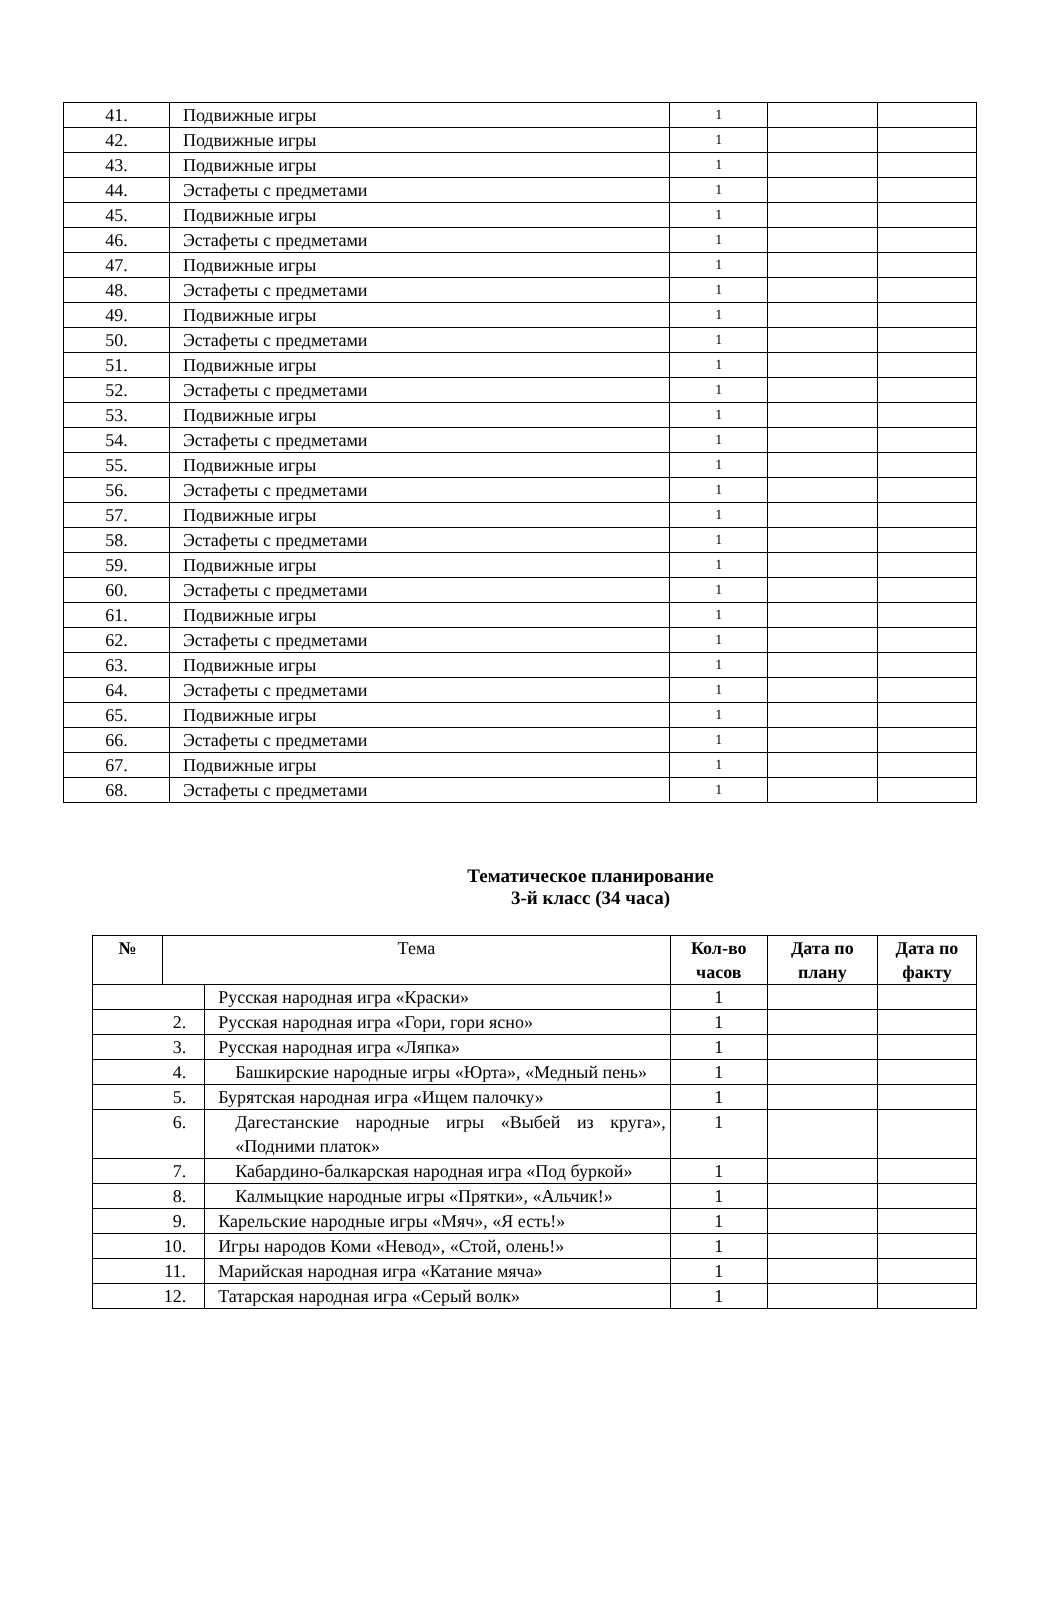| 41. | Подвижные игры | 1 | | |
| 42. | Подвижные игры | 1 | | |
| 43. | Подвижные игры | 1 | | |
| 44. | Эстафеты с предметами | 1 | | |
| 45. | Подвижные игры | 1 | | |
| 46. | Эстафеты с предметами | 1 | | |
| 47. | Подвижные игры | 1 | | |
| 48. | Эстафеты с предметами | 1 | | |
| 49. | Подвижные игры | 1 | | |
| 50. | Эстафеты с предметами | 1 | | |
| 51. | Подвижные игры | 1 | | |
| 52. | Эстафеты с предметами | 1 | | |
| 53. | Подвижные игры | 1 | | |
| 54. | Эстафеты с предметами | 1 | | |
| 55. | Подвижные игры | 1 | | |
| 56. | Эстафеты с предметами | 1 | | |
| 57. | Подвижные игры | 1 | | |
| 58. | Эстафеты с предметами | 1 | | |
| 59. | Подвижные игры | 1 | | |
| 60. | Эстафеты с предметами | 1 | | |
| 61. | Подвижные игры | 1 | | |
| 62. | Эстафеты с предметами | 1 | | |
| 63. | Подвижные игры | 1 | | |
| 64. | Эстафеты с предметами | 1 | | |
| 65. | Подвижные игры | 1 | | |
| 66. | Эстафеты с предметами | 1 | | |
| 67. | Подвижные игры | 1 | | |
| 68. | Эстафеты с предметами | 1 | | |
Тематическое планирование
3-й класс (34 часа)
| № | Тема | | Кол-во часов | Дата по плану | Дата по факту |
| --- | --- | --- | --- | --- | --- |
| | | Русская народная игра «Краски» | 1 | | |
| 2. | | Русская народная игра «Гори, гори ясно» | 1 | | |
| 3. | | Русская народная игра «Ляпка» | 1 | | |
| 4. | | Башкирские народные игры «Юрта», «Медный пень» | 1 | | |
| 5. | | Бурятская народная игра «Ищем палочку» | 1 | | |
| 6. | | Дагестанские народные игры «Выбей из круга», «Подними платок» | 1 | | |
| 7. | | Кабардино-балкарская народная игра «Под буркой» | 1 | | |
| 8. | | Калмыцкие народные игры «Прятки», «Альчик!» | 1 | | |
| 9. | | Карельские народные игры «Мяч», «Я есть!» | 1 | | |
| 10. | | Игры народов Коми «Невод», «Стой, олень!» | 1 | | |
| 11. | | Марийская народная игра «Катание мяча» | 1 | | |
| 12. | | Татарская народная игра «Серый волк» | 1 | | |